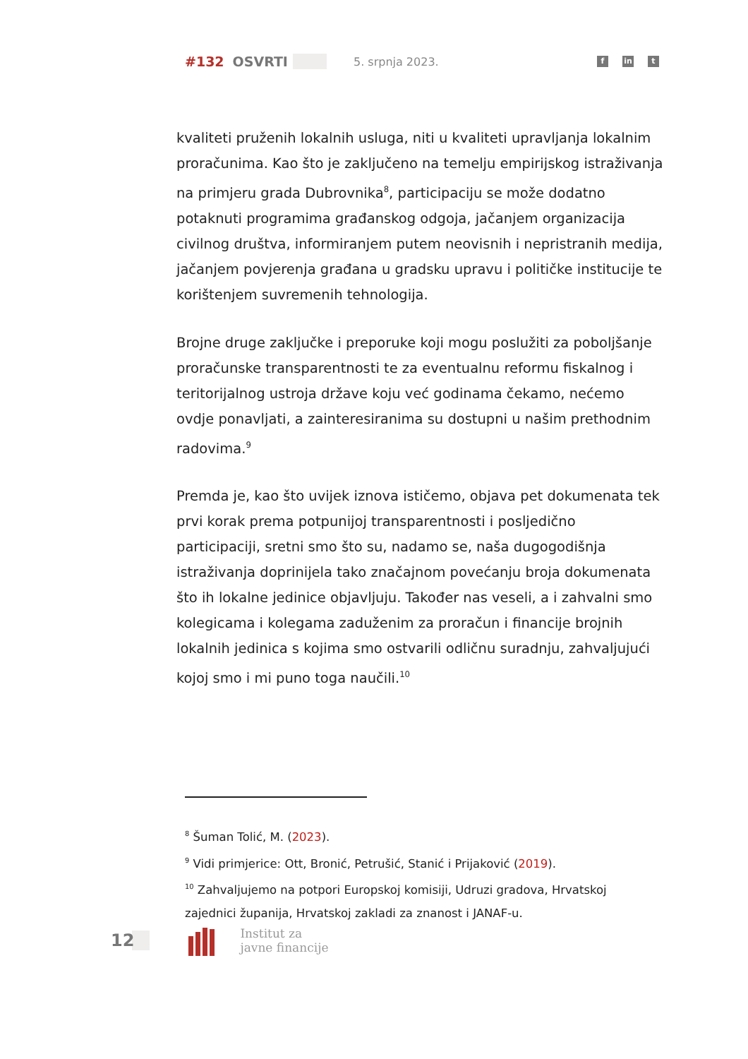#132 OSVRTI 5. srpnja 2023.
fin t
kvaliteti pruženih lokalnih usluga, niti u kvaliteti upravljanja lokalnim proračunima. Kao što je zaključeno na temelju empirijskog istraživanja na primjeru grada Dubrovnika<sup>8</sup>, participaciju se može dodatno potaknuti programima građanskog odgoja, jačanjem organizacija civilnog društva, informiranjem putem neovisnih i nepristranih medija, jačanjem povjerenja građana u gradsku upravu i političke institucije te korištenjem suvremenih tehnologija.
Brojne druge zaključke i preporuke koji mogu poslužiti za poboljšanje proračunske transparentnosti te za eventualnu reformu fiskalnog i teritorijalnog ustroja države koju već godinama čekamo, nećemo ovdje ponavljati, a zainteresiranima su dostupni u našim prethodnim radovima.<sup>9</sup>
Premda je, kao što uvijek iznova ističemo, objava pet dokumenata tek prvi korak prema potpunijoj transparentnosti i posljedično participaciji, sretni smo što su, nadamo se, naša dugogodišnja istraživanja doprinijela tako značajnom povećanju broja dokumenata što ih lokalne jedinice objavljuju. Također nas veseli, a i zahvalni smo kolegicama i kolegama zaduženim za proračun i financije brojnih lokalnih jedinica s kojima smo ostvarili odličnu suradnju, zahvaljujući kojoj smo i mi puno toga naučili.<sup>10</sup>
<sup>8</sup> Šuman Tolić, M. (2023).
<sup>9</sup> Vidi primjerice: Ott, Bronić, Petrušić, Stanić i Prijaković (2019).
<sup>10</sup> Zahvaljujemo na potpori Europskoj komisiji, Udruzi gradova, Hrvatskoj zajednici županija, Hrvatskoj zakladi za znanost i JANAF-u.
12
Institut za
javne financije